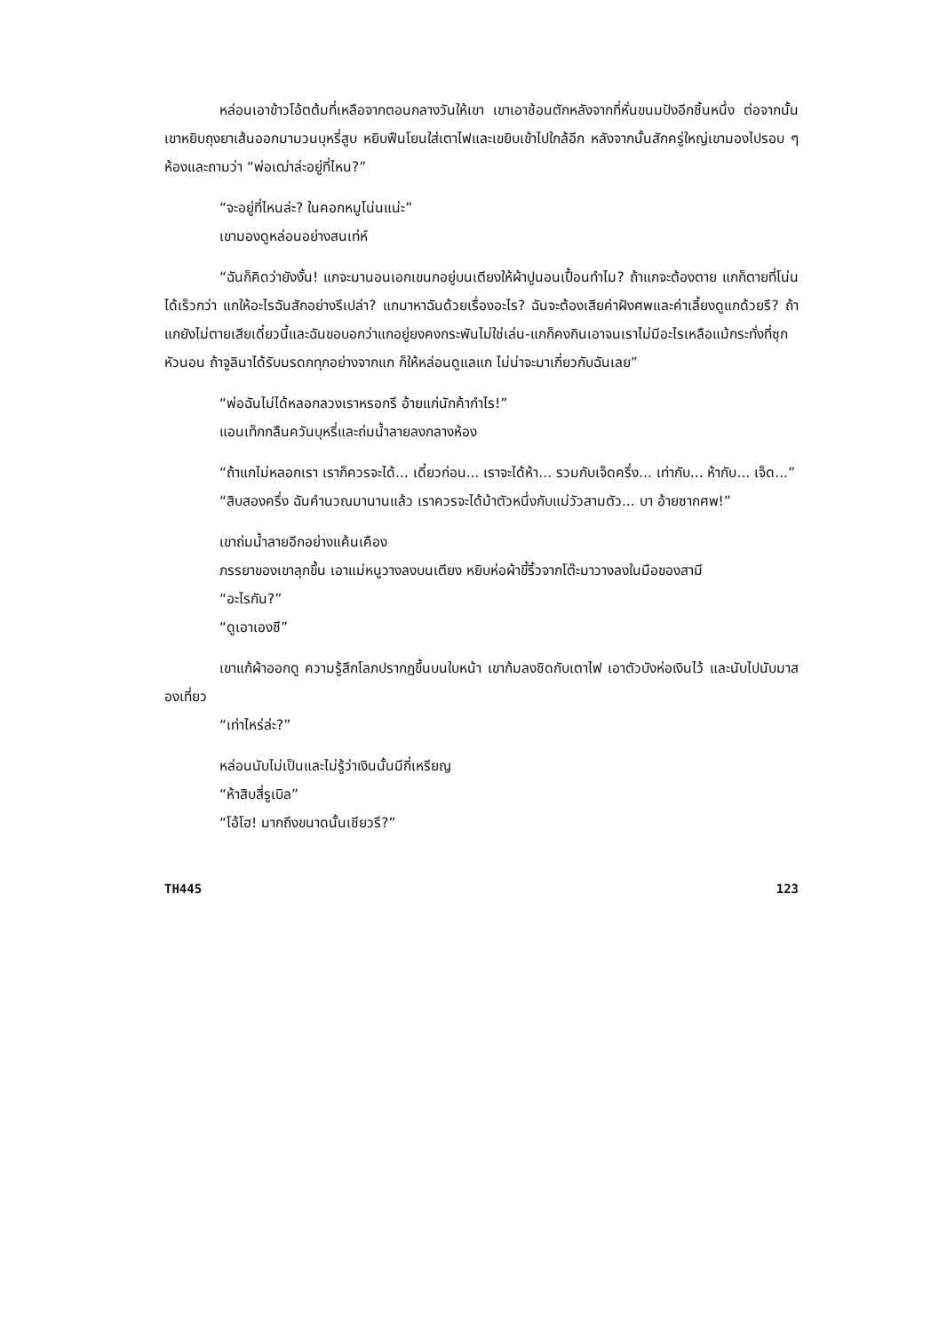หล่อนเอาข้าวโอ้ตต้มที่เหลือจากตอนกลางวันให้เขา เขาเอาช้อนตักหลังจากที่หั่นขนมปังอีกชิ้นหนึ่ง ต่อจากนั้นเขาหยิบถุงยาเส้นออกมามวนบุหรี่สูบ หยิบฟืนโยนใส่เตาไฟและเขยิบเข้าไปใกล้อีก หลังจากนั้นสักครู่ใหญ่เขามองไปรอบ ๆ ห้องและถามว่า “พ่อเฒ่าล่ะอยู่ที่ไหน?”
“จะอยู่ที่ไหนล่ะ? ในคอกหมูโน่นแน่ะ”
เขามองดูหล่อนอย่างสนเท่ห์
“ฉันก็คิดว่ายังงั้น! แกจะมานอนเอกเขนกอยู่บนเตียงให้ผ้าปูนอนเปื้อนทำไม? ถ้าแกจะต้องตาย แกก็ตายที่โน่นได้เร็วกว่า แกให้อะไรฉันสักอย่างรึเปล่า? แกมาหาฉันด้วยเรื่องอะไร? ฉันจะต้องเสียค่าฝังศพและค่าเลี้ยงดูแกด้วยรึ? ถ้าแกยังไม่ตายเสียเดี๋ยวนี้และฉันขอบอกว่าแกอยู่ยงคงกระพันไม่ใช่เล่น-แกก็คงกินเอาจนเราไม่มีอะไรเหลือแม้กระทั่งที่ซุกหัวนอน ถ้าจูลินาได้รับมรดกทุกอย่างจากแก ก็ให้หล่อนดูแลแก ไม่น่าจะมาเกี่ยวกับฉันเลย”
“พ่อฉันไม่ได้หลอกลวงเราหรอกรึ อ้ายแก่นักค้ากำไร!”
แอนเท็กกลืนควันบุหรี่และถ่มน้ำลายลงกลางห้อง
“ถ้าแกไม่หลอกเรา เราก็ควรจะได้... เดี๋ยวก่อน... เราจะได้ห้า... รวมกับเจ็ดครึ่ง... เท่ากับ... ห้ากับ... เจ็ด...”
“สิบสองครึ่ง ฉันคำนวณมานานแล้ว เราควรจะได้ม้าตัวหนึ่งกับแม่วัวสามตัว... บา อ้ายซากศพ!”
เขาถ่มน้ำลายอีกอย่างแค้นเคือง
ภรรยาของเขาลุกขึ้น เอาแม่หนูวางลงบนเตียง หยิบห่อผ้าขี้ริ้วจากโต๊ะมาวางลงในมือของสามี
“อะไรกัน?”
“ดูเอาเองซี”
เขาแก้ผ้าออกดู ความรู้สึกโลภปรากฏขึ้นบนใบหน้า เขาก้มลงชิดกับเตาไฟ เอาตัวบังห่อเงินไว้ และนับไปนับมาสองเที่ยว
“เท่าไหร่ล่ะ?”
หล่อนนับไม่เป็นและไม่รู้ว่าเงินนั้นมีกี่เหรียญ
“ห้าสิบสี่รูเบิล”
“โอ้โฮ! มากถึงขนาดนั้นเชียวรึ?”
TH445 123